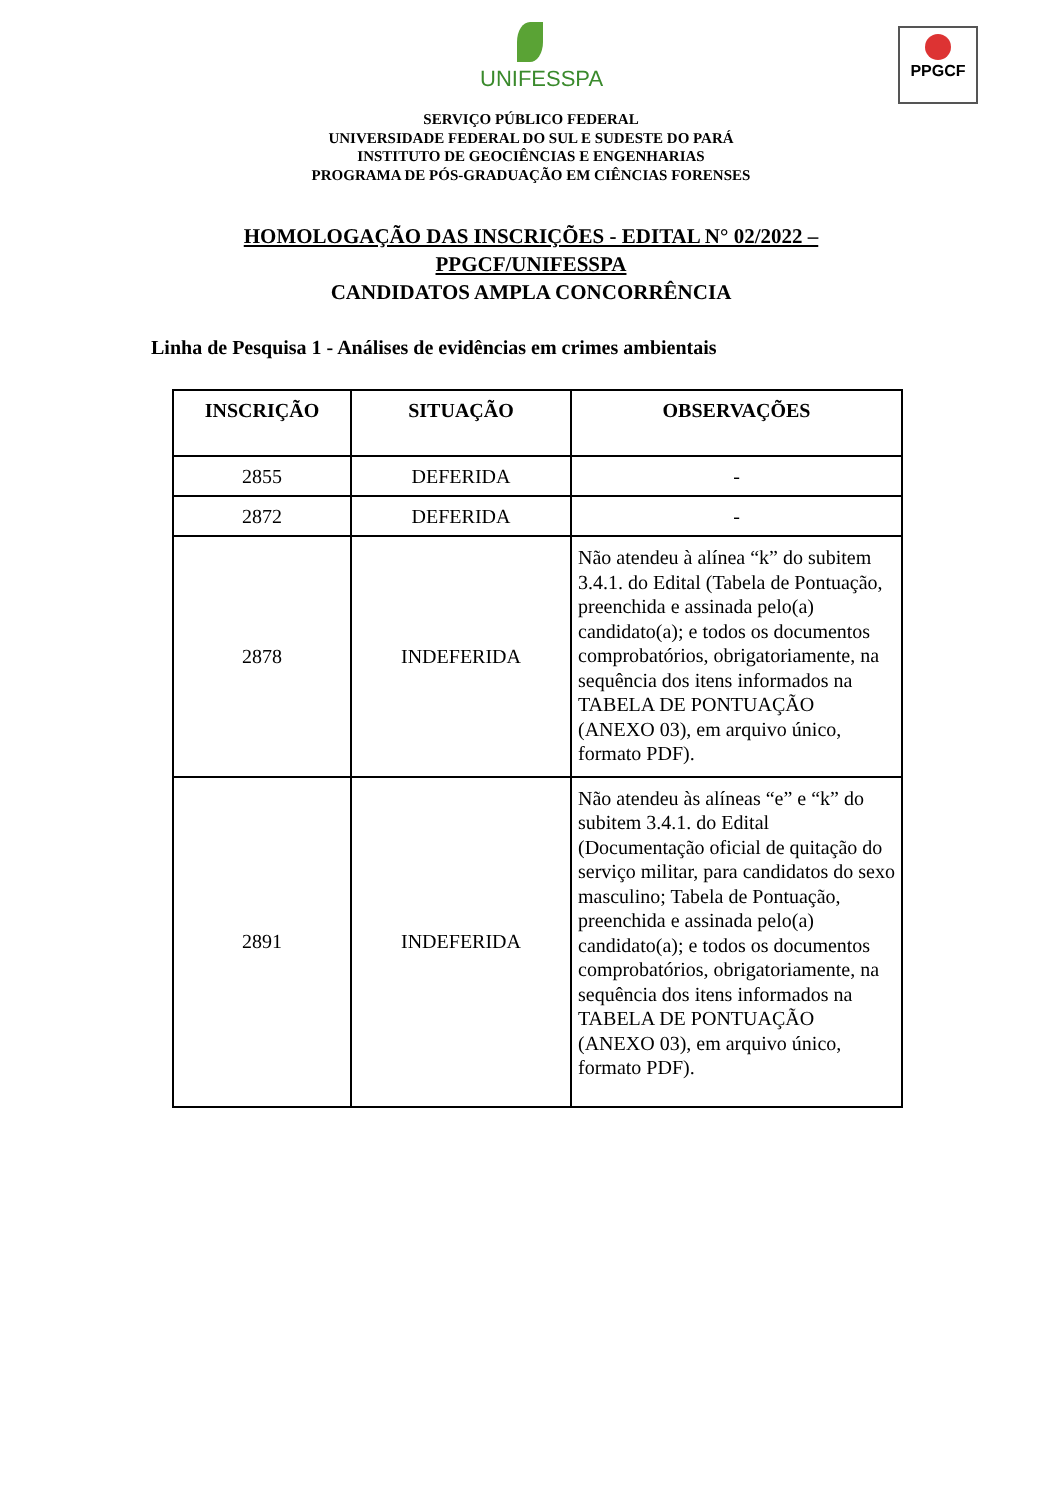UNIFESSPA
PPGCF
SERVIÇO PÚBLICO FEDERAL
UNIVERSIDADE FEDERAL DO SUL E SUDESTE DO PARÁ
INSTITUTO DE GEOCIÊNCIAS E ENGENHARIAS
PROGRAMA DE PÓS-GRADUAÇÃO EM CIÊNCIAS FORENSES
HOMOLOGAÇÃO DAS INSCRIÇÕES - EDITAL N° 02/2022 –
PPGCF/UNIFESSPA
CANDIDATOS AMPLA CONCORRÊNCIA
Linha de Pesquisa 1 - Análises de evidências em crimes ambientais
| INSCRIÇÃO | SITUAÇÃO | OBSERVAÇÕES |
| --- | --- | --- |
| 2855 | DEFERIDA | - |
| 2872 | DEFERIDA | - |
| 2878 | INDEFERIDA | Não atendeu à alínea “k” do subitem 3.4.1. do Edital (Tabela de Pontuação, preenchida e assinada pelo(a) candidato(a); e todos os documentos comprobatórios, obrigatoriamente, na sequência dos itens informados na TABELA DE PONTUAÇÃO (ANEXO 03), em arquivo único, formato PDF). |
| 2891 | INDEFERIDA | Não atendeu às alíneas “e” e “k” do subitem 3.4.1. do Edital (Documentação oficial de quitação do serviço militar, para candidatos do sexo masculino; Tabela de Pontuação, preenchida e assinada pelo(a) candidato(a); e todos os documentos comprobatórios, obrigatoriamente, na sequência dos itens informados na TABELA DE PONTUAÇÃO (ANEXO 03), em arquivo único, formato PDF). |